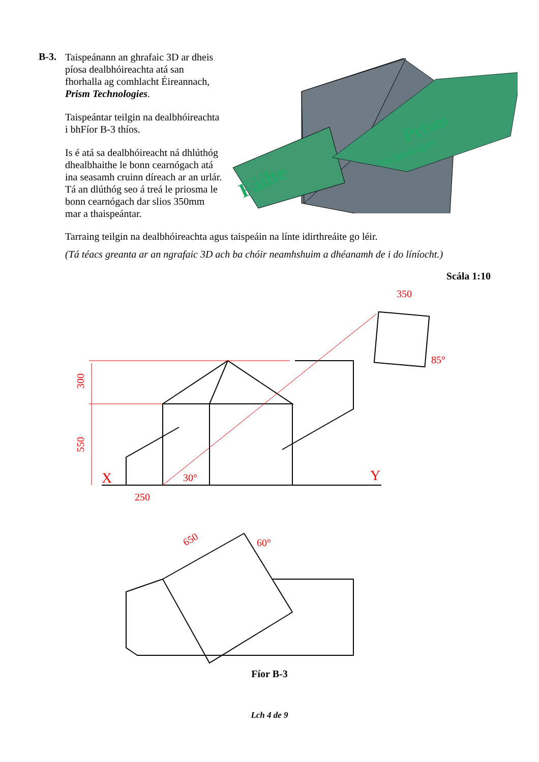B-3.
Taispeánann an ghrafaic 3D ar dheis píosa dealbhóireachta atá san fhorhalla ag comhlacht Éireannach, Prism Technologies.
Taispeántar teilgin na dealbhóireachta i bhFíor B-3 thíos.
Is é atá sa dealbhóireacht ná dhlúthóg dhealbhaithe le bonn cearnógach atá ina seasamh cruinn díreach ar an urlár. Tá an dlúthóg seo á treá le priosma le bonn cearnógach dar slios 350mm mar a thaispeántar.
Fáilte
Prism
Technologies
Tarraing teilgin na dealbhóireachta agus taispeáin na línte idirthreáite go léir.
(Tá téacs greanta ar an ngrafaic 3D ach ba chóir neamhshuim a dhéanamh de i do líníocht.)
Scála 1:10
300
550
X
Y
250
30°
350
85°
650
60°
Fíor B-3
Lch 4 de 9